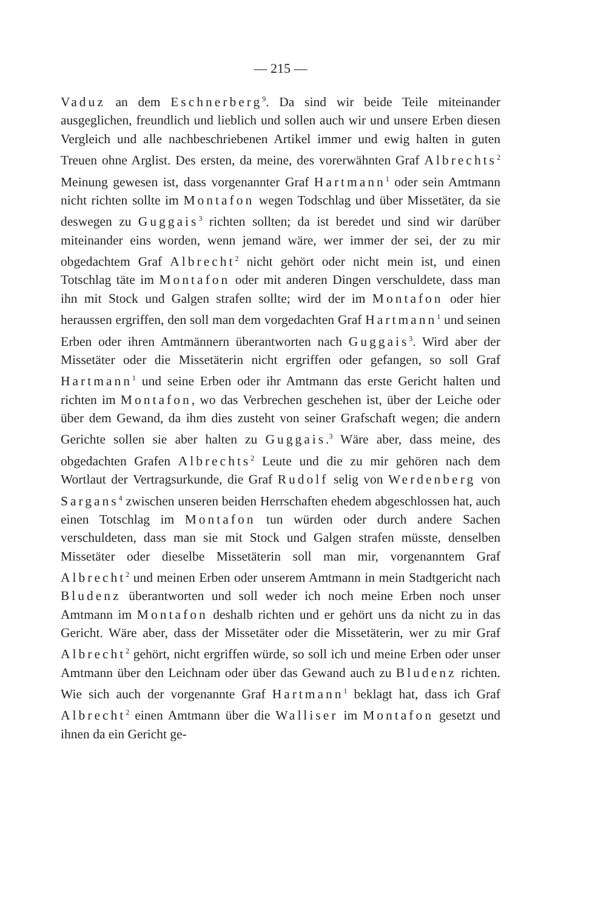— 215 —
Vaduz an dem Eschnerberg<sup>9</sup>. Da sind wir beide Teile miteinander ausgeglichen, freundlich und lieblich und sollen auch wir und unsere Erben diesen Vergleich und alle nachbeschriebenen Artikel immer und ewig halten in guten Treuen ohne Arglist. Des ersten, da meine, des vorerwähnten Graf Albrechts<sup>2</sup> Meinung gewesen ist, dass vorgenannter Graf Hartmann<sup>1</sup> oder sein Amtmann nicht richten sollte im Montafon wegen Todschlag und über Missetäter, da sie deswegen zu Guggais<sup>3</sup> richten sollten; da ist beredet und sind wir darüber miteinander eins worden, wenn jemand wäre, wer immer der sei, der zu mir obgedachtem Graf Albrecht<sup>2</sup> nicht gehört oder nicht mein ist, und einen Totschlag täte im Montafon oder mit anderen Dingen verschuldete, dass man ihn mit Stock und Galgen strafen sollte; wird der im Montafon oder hier heraussen ergriffen, den soll man dem vorgedachten Graf Hartmann<sup>1</sup> und seinen Erben oder ihren Amtmännern überantworten nach Guggais<sup>3</sup>. Wird aber der Missetäter oder die Missetäterin nicht ergriffen oder gefangen, so soll Graf Hartmann<sup>1</sup> und seine Erben oder ihr Amtmann das erste Gericht halten und richten im Montafon, wo das Verbrechen geschehen ist, über der Leiche oder über dem Gewand, da ihm dies zusteht von seiner Grafschaft wegen; die andern Gerichte sollen sie aber halten zu Guggais.<sup>3</sup> Wäre aber, dass meine, des obgedachten Grafen Albrechts<sup>2</sup> Leute und die zu mir gehören nach dem Wortlaut der Vertragsurkunde, die Graf Rudolf selig von Werdenberg von Sargans<sup>4</sup> zwischen unseren beiden Herrschaften ehedem abgeschlossen hat, auch einen Totschlag im Montafon tun würden oder durch andere Sachen verschuldeten, dass man sie mit Stock und Galgen strafen müsste, denselben Missetäter oder dieselbe Missetäterin soll man mir, vorgenanntem Graf Albrecht<sup>2</sup> und meinen Erben oder unserem Amtmann in mein Stadtgericht nach Bludenz überantworten und soll weder ich noch meine Erben noch unser Amtmann im Montafon deshalb richten und er gehört uns da nicht zu in das Gericht. Wäre aber, dass der Missetäter oder die Missetäterin, wer zu mir Graf Albrecht<sup>2</sup> gehört, nicht ergriffen würde, so soll ich und meine Erben oder unser Amtmann über den Leichnam oder über das Gewand auch zu Bludenz richten. Wie sich auch der vorgenannte Graf Hartmann<sup>1</sup> beklagt hat, dass ich Graf Albrecht<sup>2</sup> einen Amtmann über die Walliser im Montafon gesetzt und ihnen da ein Gericht ge-